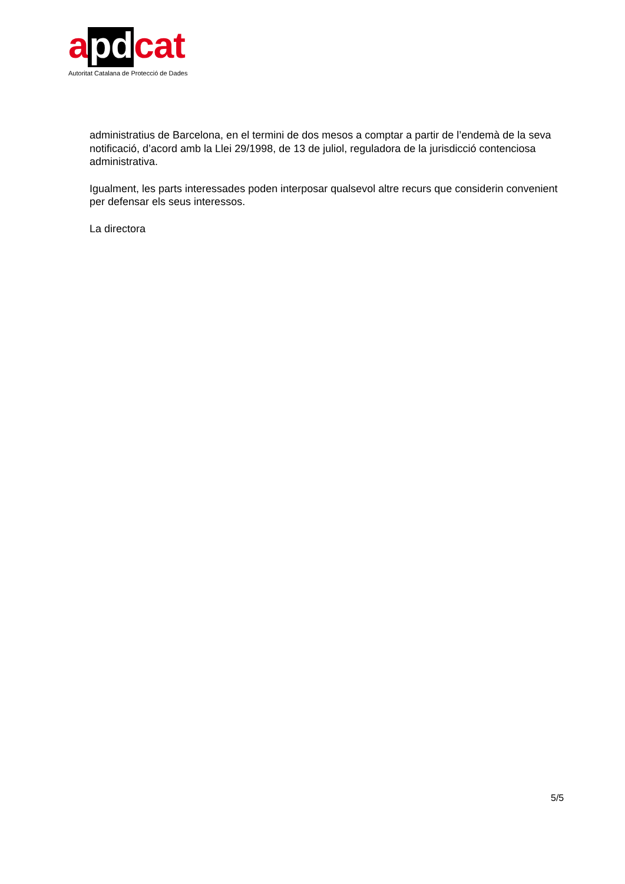apdcat
Autoritat Catalana de Protecció de Dades
administratius de Barcelona, en el termini de dos mesos a comptar a partir de l’endemà de la seva notificació, d’acord amb la Llei 29/1998, de 13 de juliol, reguladora de la jurisdicció contenciosa administrativa.
Igualment, les parts interessades poden interposar qualsevol altre recurs que considerin convenient per defensar els seus interessos.
La directora
5/5